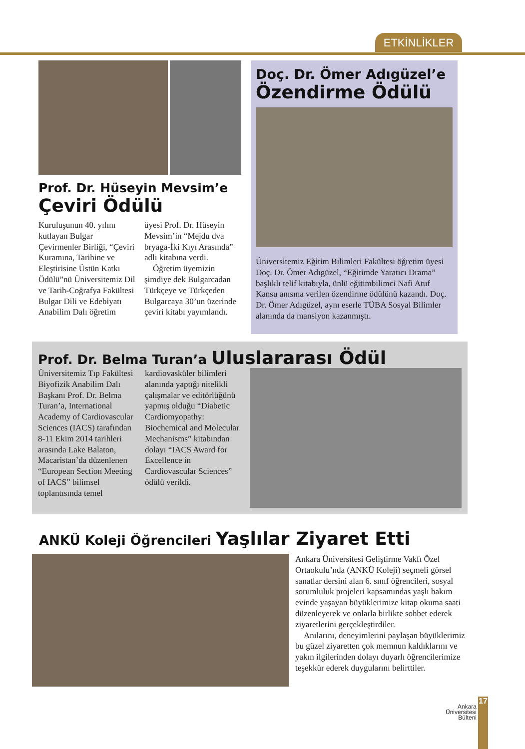ETKİNLİKLER
Prof. Dr. Hüseyin Mevsim’e
Çeviri Ödülü
Kuruluşunun 40. yılını kutlayan Bulgar Çevirmenler Birliği, “Çeviri Kuramına, Tarihine ve Eleştirisine Üstün Katkı Ödülü”nü Üniversitemiz Dil ve Tarih-Coğrafya Fakültesi Bulgar Dili ve Edebiyatı Anabilim Dalı öğretim
üyesi Prof. Dr. Hüseyin Mevsim’in “Mejdu dva bryaga-İki Kıyı Arasında” adlı kitabına verdi.
Öğretim üyemizin şimdiye dek Bulgarcadan Türkçeye ve Türkçeden Bulgarcaya 30’un üzerinde çeviri kitabı yayımlandı.
Doç. Dr. Ömer Adıgüzel’e
Özendirme Ödülü
Üniversitemiz Eğitim Bilimleri Fakültesi öğretim üyesi Doç. Dr. Ömer Adıgüzel, “Eğitimde Yaratıcı Drama” başlıklı telif kitabıyla, ünlü eğitimbilimci Nafi Atuf Kansu anısına verilen özendirme ödülünü kazandı. Doç. Dr. Ömer Adıgüzel, aynı eserle TÜBA Sosyal Bilimler alanında da mansiyon kazanmıştı.
Prof. Dr. Belma Turan’a Uluslararası Ödül
Üniversitemiz Tıp Fakültesi Biyofizik Anabilim Dalı Başkanı Prof. Dr. Belma Turan’a, International Academy of Cardiovascular Sciences (IACS) tarafından 8-11 Ekim 2014 tarihleri arasında Lake Balaton, Macaristan’da düzenlenen “European Section Meeting of IACS” bilimsel toplantısında temel
kardiovasküler bilimleri alanında yaptığı nitelikli çalışmalar ve editörlüğünü yapmış olduğu “Diabetic Cardiomyopathy: Biochemical and Molecular Mechanisms” kitabından dolayı “IACS Award for Excellence in Cardiovascular Sciences” ödülü verildi.
ANKÜ Koleji Öğrencileri Yaşlılar Ziyaret Etti
Ankara Üniversitesi Geliştirme Vakfı Özel Ortaokulu’nda (ANKÜ Koleji) seçmeli görsel sanatlar dersini alan 6. sınıf öğrencileri, sosyal sorumluluk projeleri kapsamındas yaşlı bakım evinde yaşayan büyüklerimize kitap okuma saati düzenleyerek ve onlarla birlikte sohbet ederek ziyaretlerini gerçekleştirdiler.
Anılarını, deneyimlerini paylaşan büyüklerimiz bu güzel ziyaretten çok memnun kaldıklarını ve yakın ilgilerinden dolayı duyarlı öğrencilerimize teşekkür ederek duygularını belirttiler.
Ankara Üniversitesi Bülteni
17